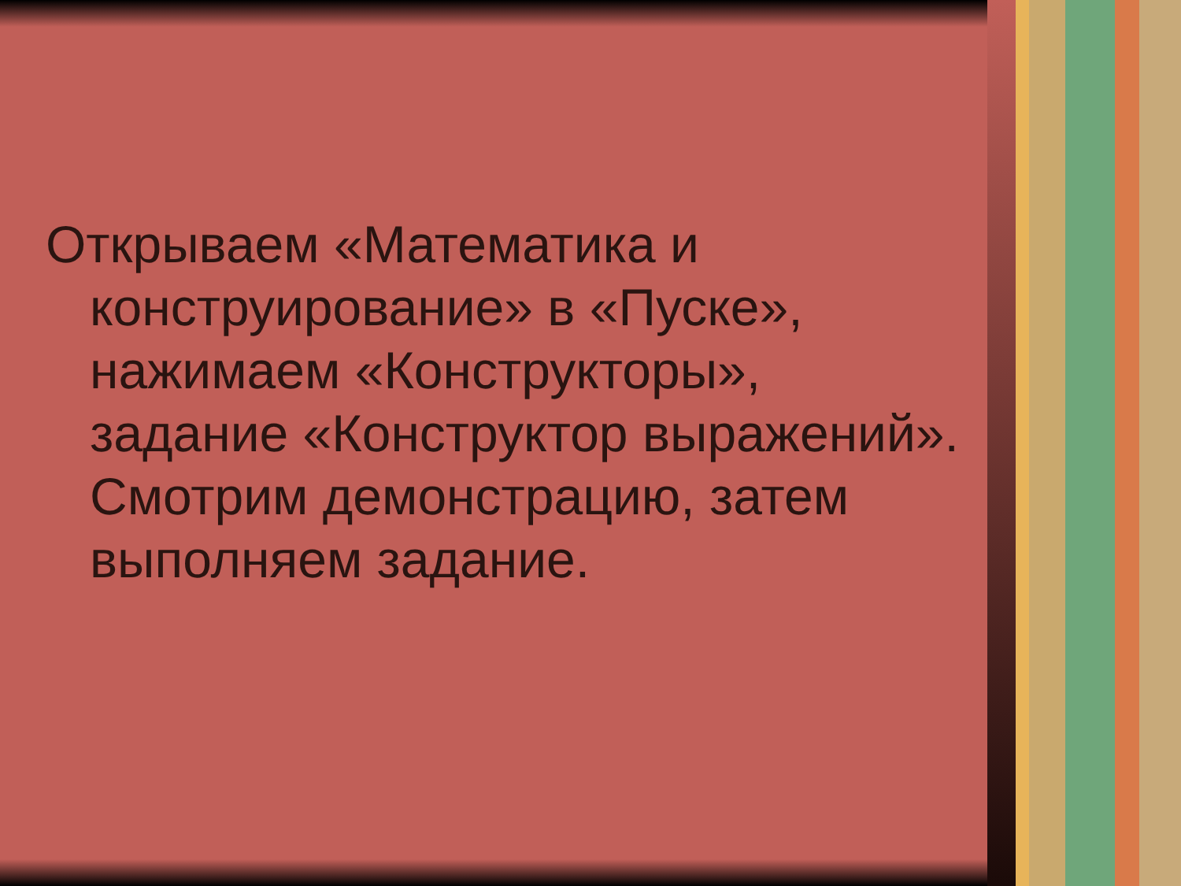Открываем «Математика и конструирование» в «Пуске», нажимаем «Конструкторы», задание «Конструктор выражений». Смотрим демонстрацию, затем выполняем задание.